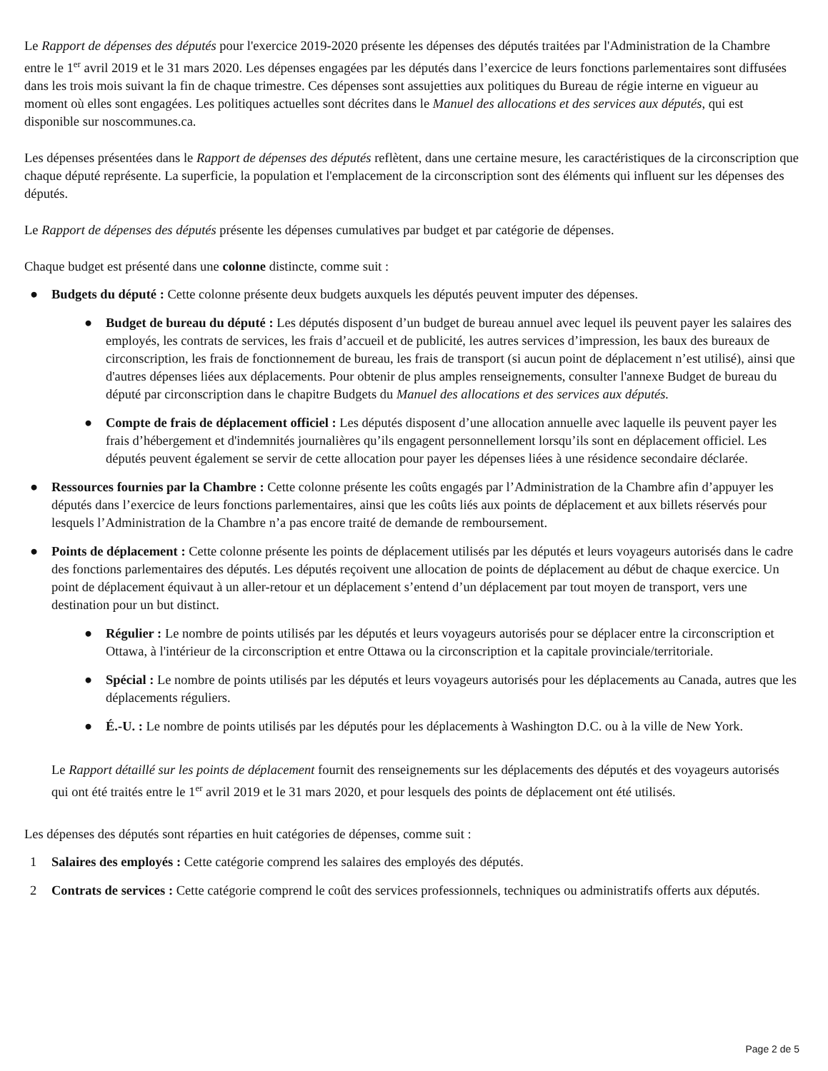Le Rapport de dépenses des députés pour l'exercice 2019-2020 présente les dépenses des députés traitées par l'Administration de la Chambre entre le 1<sup>er</sup> avril 2019 et le 31 mars 2020. Les dépenses engagées par les députés dans l’exercice de leurs fonctions parlementaires sont diffusées dans les trois mois suivant la fin de chaque trimestre. Ces dépenses sont assujetties aux politiques du Bureau de régie interne en vigueur au moment où elles sont engagées. Les politiques actuelles sont décrites dans le Manuel des allocations et des services aux députés, qui est disponible sur noscommunes.ca.
Les dépenses présentées dans le Rapport de dépenses des députés reflètent, dans une certaine mesure, les caractéristiques de la circonscription que chaque député représente. La superficie, la population et l'emplacement de la circonscription sont des éléments qui influent sur les dépenses des députés.
Le Rapport de dépenses des députés présente les dépenses cumulatives par budget et par catégorie de dépenses.
Chaque budget est présenté dans une colonne distincte, comme suit :
● Budgets du député : Cette colonne présente deux budgets auxquels les députés peuvent imputer des dépenses.
● Budget de bureau du député : Les députés disposent d’un budget de bureau annuel avec lequel ils peuvent payer les salaires des employés, les contrats de services, les frais d’accueil et de publicité, les autres services d’impression, les baux des bureaux de circonscription, les frais de fonctionnement de bureau, les frais de transport (si aucun point de déplacement n’est utilisé), ainsi que d'autres dépenses liées aux déplacements. Pour obtenir de plus amples renseignements, consulter l'annexe Budget de bureau du député par circonscription dans le chapitre Budgets du Manuel des allocations et des services aux députés.
● Compte de frais de déplacement officiel : Les députés disposent d’une allocation annuelle avec laquelle ils peuvent payer les frais d’hébergement et d'indemnités journalières qu’ils engagent personnellement lorsqu’ils sont en déplacement officiel. Les députés peuvent également se servir de cette allocation pour payer les dépenses liées à une résidence secondaire déclarée.
● Ressources fournies par la Chambre : Cette colonne présente les coûts engagés par l’Administration de la Chambre afin d’appuyer les députés dans l’exercice de leurs fonctions parlementaires, ainsi que les coûts liés aux points de déplacement et aux billets réservés pour lesquels l’Administration de la Chambre n’a pas encore traité de demande de remboursement.
● Points de déplacement : Cette colonne présente les points de déplacement utilisés par les députés et leurs voyageurs autorisés dans le cadre des fonctions parlementaires des députés. Les députés reçoivent une allocation de points de déplacement au début de chaque exercice. Un point de déplacement équivaut à un aller-retour et un déplacement s’entend d’un déplacement par tout moyen de transport, vers une destination pour un but distinct.
● Régulier : Le nombre de points utilisés par les députés et leurs voyageurs autorisés pour se déplacer entre la circonscription et Ottawa, à l'intérieur de la circonscription et entre Ottawa ou la circonscription et la capitale provinciale/territoriale.
● Spécial : Le nombre de points utilisés par les députés et leurs voyageurs autorisés pour les déplacements au Canada, autres que les déplacements réguliers.
● É.-U. : Le nombre de points utilisés par les députés pour les déplacements à Washington D.C. ou à la ville de New York.
Le Rapport détaillé sur les points de déplacement fournit des renseignements sur les déplacements des députés et des voyageurs autorisés qui ont été traités entre le 1<sup>er</sup> avril 2019 et le 31 mars 2020, et pour lesquels des points de déplacement ont été utilisés.
Les dépenses des députés sont réparties en huit catégories de dépenses, comme suit :
1 Salaires des employés : Cette catégorie comprend les salaires des employés des députés.
2 Contrats de services : Cette catégorie comprend le coût des services professionnels, techniques ou administratifs offerts aux députés.
Page 2 de 5